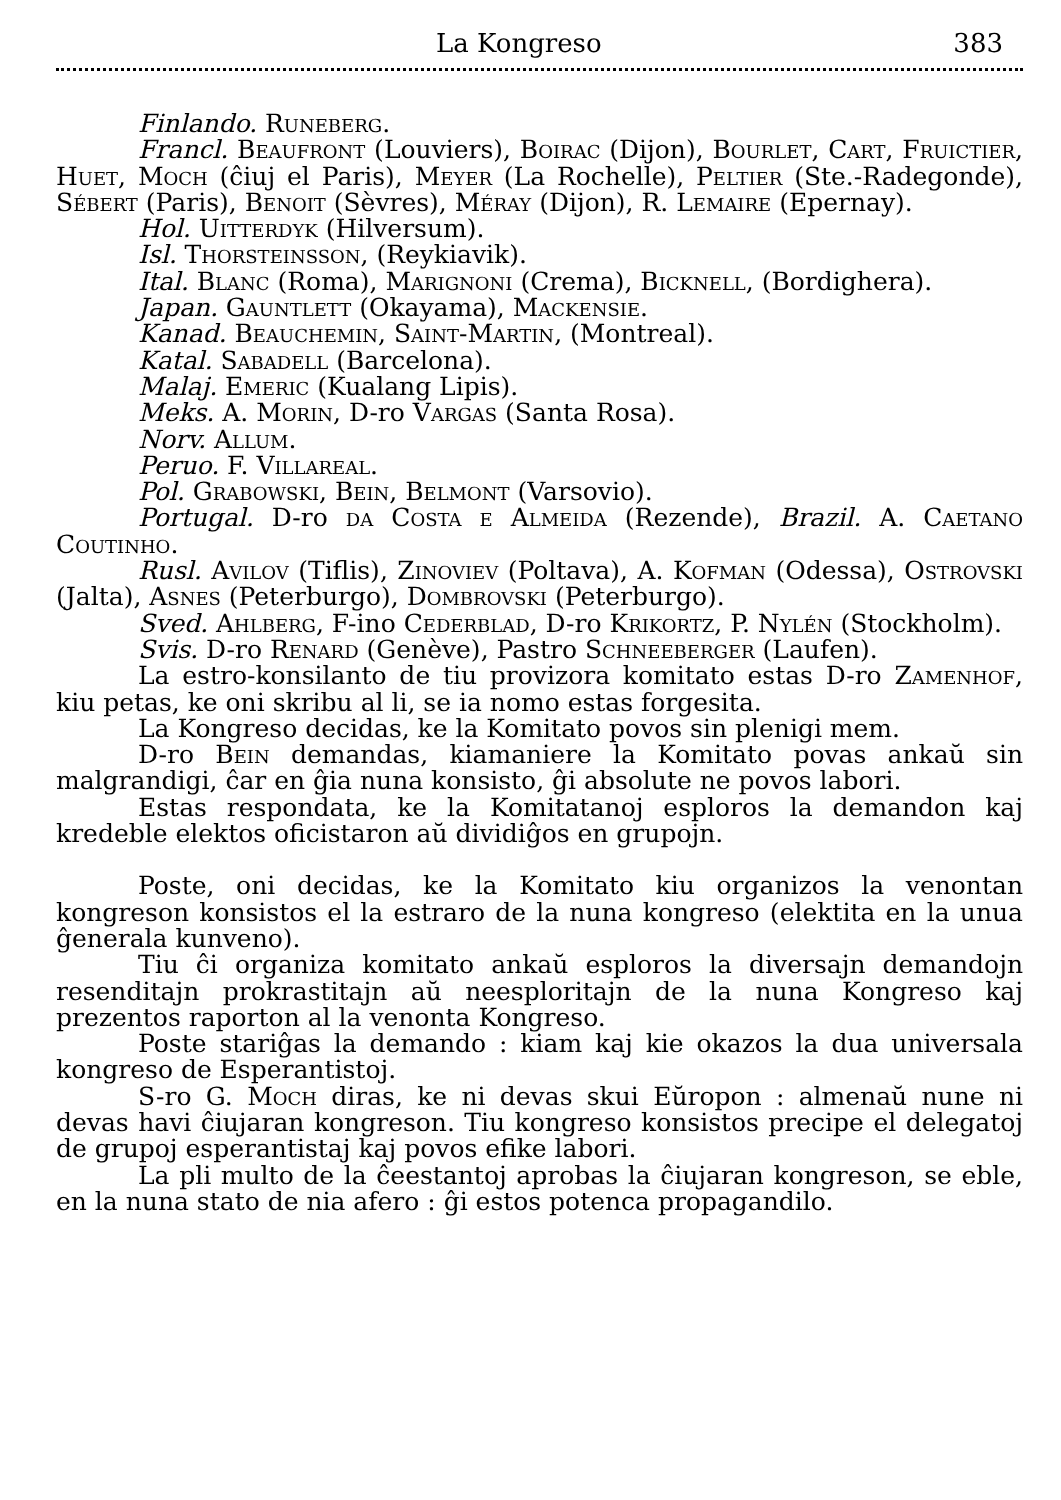La Kongreso 383
Finlando. Runeberg.
Francl. Beaufront (Louviers), Boirac (Dijon), Bourlet, Cart, Fruictier, Huet, Moch (ĉiuj el Paris), Meyer (La Rochelle), Peltier (Ste.-Radegonde), Sébert (Paris), Benoit (Sèvres), Méray (Dijon), R. Lemaire (Epernay).
Hol. Uitterdyk (Hilversum).
Isl. Thorsteinsson, (Reykiavik).
Ital. Blanc (Roma), Marignoni (Crema), Bicknell, (Bordighera).
Japan. Gauntlett (Okayama), Mackensie.
Kanad. Beauchemin, Saint-Martin, (Montreal).
Katal. Sabadell (Barcelona).
Malaj. Emeric (Kualang Lipis).
Meks. A. Morin, D-ro Vargas (Santa Rosa).
Norv. Allum.
Peruo. F. Villareal.
Pol. Grabowski, Bein, Belmont (Varsovio).
Portugal. D-ro da Costa e Almeida (Rezende), Brazil. A. Caetano Coutinho.
Rusl. Avilov (Tiflis), Zinoviev (Poltava), A. Kofman (Odessa), Ostrovski (Jalta), Asnes (Peterburgo), Dombrovski (Peterburgo).
Sved. Ahlberg, F-ino Cederblad, D-ro Krikortz, P. Nylén (Stockholm).
Svis. D-ro Renard (Genève), Pastro Schneeberger (Laufen).
La estro-konsilanto de tiu provizora komitato estas D-ro Zamenhof, kiu petas, ke oni skribu al li, se ia nomo estas forgesita.
La Kongreso decidas, ke la Komitato povos sin plenigi mem.
D-ro Bein demandas, kiamaniere la Komitato povas ankaŭ sin malgrandigi, ĉar en ĝia nuna konsisto, ĝi absolute ne povos labori.
Estas respondata, ke la Komitatanoj esploros la demandon kaj kredeble elektos oficistaron aŭ dividiĝos en grupojn.
Poste, oni decidas, ke la Komitato kiu organizos la venontan kongreson konsistos el la estraro de la nuna kongreso (elektita en la unua ĝenerala kunveno).
Tiu ĉi organiza komitato ankaŭ esploros la diversajn demandojn resenditajn prokrastitajn aŭ neesploritajn de la nuna Kongreso kaj prezentos raporton al la venonta Kongreso.
Poste stariĝas la demando : kiam kaj kie okazos la dua universala kongreso de Esperantistoj.
S-ro G. Moch diras, ke ni devas skui Eŭropon : almenaŭ nune ni devas havi ĉiujaran kongreson. Tiu kongreso konsistos precipe el delegatoj de grupoj esperantistaj kaj povos efike labori.
La pli multo de la ĉeestantoj aprobas la ĉiujaran kongreson, se eble, en la nuna stato de nia afero : ĝi estos potenca propagandilo.